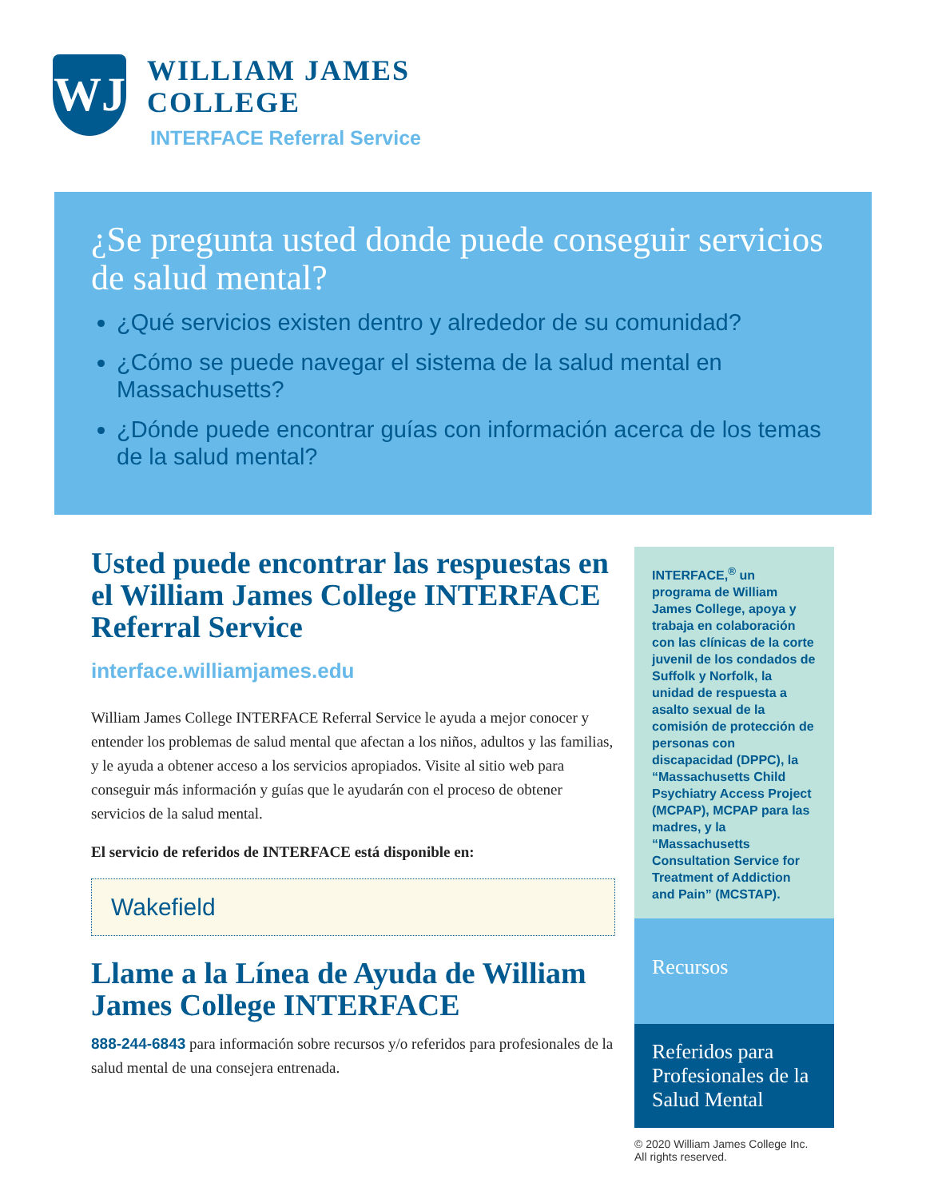WJ
WILLIAM JAMES
COLLEGE
INTERFACE Referral Service
¿Se pregunta usted donde puede conseguir servicios de salud mental?
¿Qué servicios existen dentro y alrededor de su comunidad?
¿Cómo se puede navegar el sistema de la salud mental en Massachusetts?
¿Dónde puede encontrar guías con información acerca de los temas de la salud mental?
Usted puede encontrar las respuestas en el William James College INTERFACE Referral Service
interface.williamjames.edu
William James College INTERFACE Referral Service le ayuda a mejor conocer y entender los problemas de salud mental que afectan a los niños, adultos y las familias, y le ayuda a obtener acceso a los servicios apropiados. Visite al sitio web para conseguir más información y guías que le ayudarán con el proceso de obtener servicios de la salud mental.
El servicio de referidos de INTERFACE está disponible en:
Wakefield
Llame a la Línea de Ayuda de William James College INTERFACE
888-244-6843 para información sobre recursos y/o referidos para profesionales de la salud mental de una consejera entrenada.
INTERFACE,<sup>®</sup> un programa de William James College, apoya y trabaja en colaboración con las clínicas de la corte juvenil de los condados de Suffolk y Norfolk, la unidad de respuesta a asalto sexual de la comisión de protección de personas con discapacidad (DPPC), la “Massachusetts Child Psychiatry Access Project (MCPAP), MCPAP para las madres, y la “Massachusetts Consultation Service for Treatment of Addiction and Pain” (MCSTAP).
Recursos
Referidos para Profesionales de la Salud Mental
© 2020 William James College Inc.
All rights reserved.